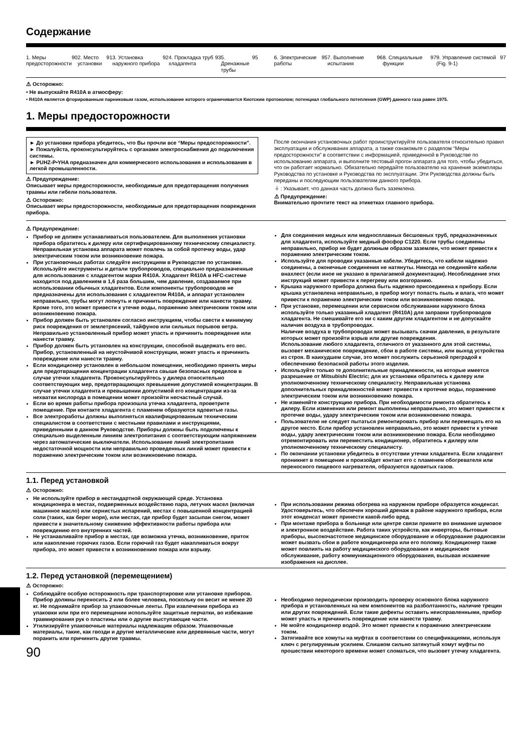Содержание
1. Меры предосторожности 90 2. Место установки 91 3. Установка наружного прибора 92
4. Прокладка труб хладагента 93
5. Дренажные трубы 95
6. Электрические работы 95 7. Выполнение испытания 96 8. Специальные функции 97 9. Управление системой (Fig. 9-1) 97
⚠ Осторожно:
• Не выпускайте R410A в атмосферу:
• R410A является фторированным парниковым газом, использование которого ограничивается Киотским протоколом; потенциал глобального потепления (GWP) данного газа равен 1975.
1. Меры предосторожности
► До установки прибора убедитесь, что Вы прочли все “Меры предосторожности”.
► Пожалуйста, проконсультируйтесь с органами электроснабжения до подключения системы.
► PUHZ-P•YHA предназначен для коммерческого использования и использования в легкой промышленности.
⚠ Предупреждение:
Описывает меры предосторожности, необходимые для предотвращения получения травмы или гибели пользователя.
⚠ Осторожно:
Описывает меры предосторожности, необходимые для предотвращения повреждения прибора.
После окончания установочных работ проинструктируйте пользователя относительно правил эксплуатации и обслуживания аппарата, а также ознакомьте с разделом “Меры предосторожности” в соответствии с информацией, приведенной в Руководстве по использованию аппарата, и выполните тестовый прогон аппарата для того, чтобы убедиться, что он работает нормально. Обязательно передайте пользователю на хранение экземпляры Руководства по установке и Руководства по эксплуатации. Эти Руководства должны быть переданы и последующим пользователям данного прибора.
⏚ : Указывает, что данная часть должна быть заземлена.
⚠ Предупреждение:
Внимательно прочтите текст на этикетках главного прибора.
⚠ Предупреждение:
Прибор не должен устанавливаться пользователем. Для выполнения установки прибора обратитесь к дилеру или сертифицированному техническому специалисту. Неправильная установка аппарата может повлечь за собой протечку воды, удар электрическим током или возникновение пожара.
При установочных работах следуйте инструкциям в Руководстве по установке. Используйте инструменты и детали трубопроводов, специально предназначенные для использования с хладагентом марки R410A. Хладагент R410A в HFC-системе находится под давлением в 1,6 раза большим, чем давление, создаваемое при использовании обычных хладагентов. Если компоненты трубопроводов не предназначены для использования с хладагентом R410A, и аппарат установлен неправильно, трубы могут лопнуть и причинить повреждение или нанести травму. Кроме того, это может привести к утечке воды, поражению электрическим током или возникновению пожара.
Прибор должен быть установлен согласно инструкциям, чтобы свести к минимуму риск повреждения от землетрясений, тайфунов или сильных порывов ветра. Неправильно установленный прибор может упасть и причинить повреждение или нанести травму.
Прибор должен быть установлен на конструкции, способной выдержать его вес. Прибор, установленный на неустойчивой конструкции, может упасть и причинить повреждение или нанести травму.
Если кондиционер установлен в небольшом помещении, необходимо принять меры для предотвращения концентрации хладагента свыше безопасных пределов в случае утечки хладагента. Проконсультируйтесь у дилера относительно соответствующих мер, предотвращающих превышение допустимой концентрации. В случае утечки хладагента и превышении допустимой его концентрации из-за нехватки кислорода в помещении может произойти несчастный случай.
Если во время работы прибора произошла утечка хладагента, проветрите помещение. При контакте хладагента с пламенем образуются ядовитые газы.
Все электроработы должны выполняться квалифицированным техническим специалистом в соответствии с местными правилами и инструкциями, приведенными в данном Руководстве. Приборы должны быть подключены к специально выделенным линиям электропитания с соответствующим напряжением через автоматические выключатели. Использование линий электропитания недостаточной мощности или неправильно проведенных линий может привести к поражению электрическим током или возникновению пожара.
Для соединения медных или медносплавных бесшовных труб, предназначенных для хладагента, используйте медный фосфор C1220. Если трубы соединены неправильно, прибор не будет должным образом заземлен, что может привести к поражению электрическим током.
Используйте для проводки указанные кабели. Убедитесь, что кабели надежно соединены, а оконечные соединения не натянуты. Никогда не соединяйте кабели внахлест (если иное не указано в прилагаемой документации). Несоблюдение этих инструкций может привести к перегреву или возгоранию.
Крышка наружного прибора должна быть надежно присоединена к прибору. Если крышка установлена неправильно, в прибор могут попасть пыль и влага, что может привести к поражению электрическим током или возникновению пожара.
При установке, перемещении или сервисном обслуживании наружного блока используйте только указанный хладагент (R410A) для заправки трубопроводов хладагента. Не смешивайте его ни с каким другим хладагентом и не допускайте наличия воздуха в трубопроводах.
Наличие воздуха в трубопроводах может вызывать скачки давления, в результате которых может произойти взрыв или другие повреждения.
Использование любого хладагента, отличного от указанного для этой системы, вызовет механическое повреждение, сбои в работе системы, или выход устройства из строя. В наихудшем случае, это может послужить серьезной преградой к обеспечению безопасной работы этого изделия.
Используйте только те дополнительные принадлежности, на которые имеется разрешение от Mitsubishi Electric; для их установки обратитесь к дилеру или уполномоченному техническому специалисту. Неправильная установка дополнительных принадлежностей может привести к протечке воды, поражению электрическим током или возникновению пожара.
Не изменяйте конструкцию прибора. При необходимости ремонта обратитесь к дилеру. Если изменения или ремонт выполнены неправильно, это может привести к протечке воды, удару электрическим током или возникновению пожара.
Пользователю не следует пытаться ремонтировать прибор или перемещать его на другое место. Если прибор установлен неправильно, это может привести к утечке воды, удару электрическим током или возникновению пожара. Если необходимо отремонтировать или переместить кондиционер, обратитесь к дилеру или уполномоченному техническому специалисту.
По окончании установки убедитесь в отсутствии утечки хладагента. Если хладагент проникнет в помещение и произойдет контакт его с пламенем обогревателя или переносного пищевого нагревателя, образуются ядовитых газов.
1.1. Перед установкой
⚠ Осторожно:
Не используйте прибор в нестандартной окружающей среде. Установка кондиционера в местах, подверженных воздействию пара, летучих масел (включая машинное масло) или сернистых испарений, местах с повышенной концентрацией соли (таких, как берег моря), или местах, где прибор будет засыпан снегом, может привести к значительному снижению эффективности работы прибора или повреждению его внутренних частей.
Не устанавливайте прибор в местах, где возможна утечка, возникновение, приток или накопление горючих газов. Если горючий газ будет накапливаться вокруг прибора, это может привести к возникновению пожара или взрыву.
При использовании режима обогрева на наружном приборе образуется конденсат. Удостоверьтесь, что обеспечен хороший дренаж в районе наружного прибора, если этот конденсат может принести какой-либо вред.
При монтаже прибора в больнице или центре связи примите во внимание шумовое и электронное воздействие. Работа таких устройств, как инверторы, бытовые приборы, высокочастотное медицинское оборудование и оборудование радиосвязи может вызвать сбои в работе кондиционера или его поломку. Кондиционер также может повлиять на работу медицинского оборудования и медицинское обслуживание, работу коммуникационного оборудования, вызывая искажение изображения на дисплее.
1.2. Перед установкой (перемещением)
⚠ Осторожно:
Соблюдайте особую осторожность при транспортировке или установке приборов. Прибор должны переносить 2 или более человека, поскольку он весит не менее 20 кг. Не поднимайте прибор за упаковочные ленты. При извлечении прибора из упаковки или при его перемещении используйте защитные перчатки, во избежание травмирования рук о пластины или о другие выступающие части.
Утилизируйте упаковочные материалы надлежащим образом. Упаковочные материалы, такие, как гвозди и другие металлические или деревянные части, могут поранить или причинить другие травмы.
90
Необходимо периодически производить проверку основного блока наружного прибора и установленных на нем компонентов на разболтанность, наличие трещин или других повреждений. Если такие дефекты оставить неисправленными, прибор может упасть и причинить повреждение или нанести травму.
Не мойте кондиционер водой. Это может привести к поражению электрическим током.
Затягивайте все хомуты на муфтах в соответствии со спецификациями, используя ключ с регулируемым усилием. Слишком сильно затянутый хомут муфты по прошествии некоторого времени может сломаться, что вызовет утечку хладагента.